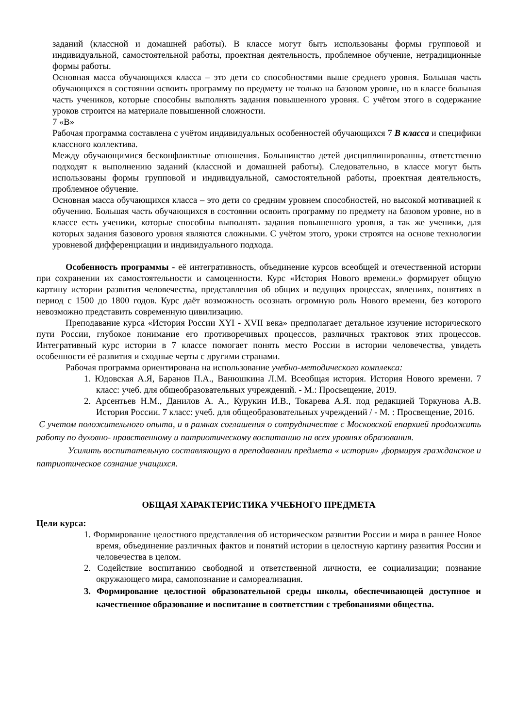заданий (классной и домашней работы). В классе могут быть использованы формы групповой и индивидуальной, самостоятельной работы, проектная деятельность, проблемное обучение, нетрадиционные формы работы.
Основная масса обучающихся класса – это дети со способностями выше среднего уровня. Большая часть обучающихся в состоянии освоить программу по предмету не только на базовом уровне, но в классе большая часть учеников, которые способны выполнять задания повышенного уровня. С учётом этого в содержание уроков строится на материале повышенной сложности.
7 «В»
Рабочая программа составлена с учётом индивидуальных особенностей обучающихся 7 В класса и специфики классного коллектива.
Между обучающимися бесконфликтные отношения. Большинство детей дисциплинированны, ответственно подходят к выполнению заданий (классной и домашней работы). Следовательно, в классе могут быть использованы формы групповой и индивидуальной, самостоятельной работы, проектная деятельность, проблемное обучение.
Основная масса обучающихся класса – это дети со средним уровнем способностей, но высокой мотивацией к обучению. Большая часть обучающихся в состоянии освоить программу по предмету на базовом уровне, но в классе есть ученики, которые способны выполнять задания повышенного уровня, а так же ученики, для которых задания базового уровня являются сложными. С учётом этого, уроки строятся на основе технологии уровневой дифференциации и индивидуального подхода.
Особенность программы - её интегративность, объединение курсов всеобщей и отечественной истории при сохранении их самостоятельности и самоценности. Курс «История Нового времени.» формирует общую картину истории развития человечества, представления об общих и ведущих процессах, явлениях, понятиях в период с 1500 до 1800 годов. Курс даёт возможность осознать огромную роль Нового времени, без которого невозможно представить современную цивилизацию.
Преподавание курса «История России XYI - XVII века» предполагает детальное изучение исторического пути России, глубокое понимание его противоречивых процессов, различных трактовок этих процессов. Интегративный курс истории в 7 классе помогает понять место России в истории человечества, увидеть особенности её развития и сходные черты с другими странами.
Рабочая программа ориентирована на использование учебно-методического комплекса:
1. Юдовская А.Я, Баранов П.А., Ванюшкина Л.М. Всеобщая история. История Нового времени. 7 класс: учеб. для общеобразовательных учреждений. - М.: Просвещение, 2019.
2. Арсентьев Н.М., Данилов А. А., Курукин И.В., Токарева А.Я. под редакцией Торкунова А.В. История России. 7 класс: учеб. для общеобразовательных учреждений / - М. : Просвещение, 2016.
С учетом положительного опыта, и в рамках соглашения о сотрудничестве с Московской епархией продолжить работу по духовно- нравственному и патриотическому воспитанию на всех уровнях образования.
Усилить воспитательную составляющую в преподавании предмета « история» ,формируя гражданское и патриотическое сознание учащихся.
ОБЩАЯ ХАРАКТЕРИСТИКА УЧЕБНОГО ПРЕДМЕТА
Цели курса:
1. Формирование целостного представления об историческом развитии России и мира в раннее Новое время, объединение различных фактов и понятий истории в целостную картину развития России и человечества в целом.
2. Содействие воспитанию свободной и ответственной личности, ее социализации; познание окружающего мира, самопознание и самореализация.
3. Формирование целостной образовательной среды школы, обеспечивающей доступное и качественное образование и воспитание в соответствии с требованиями общества.